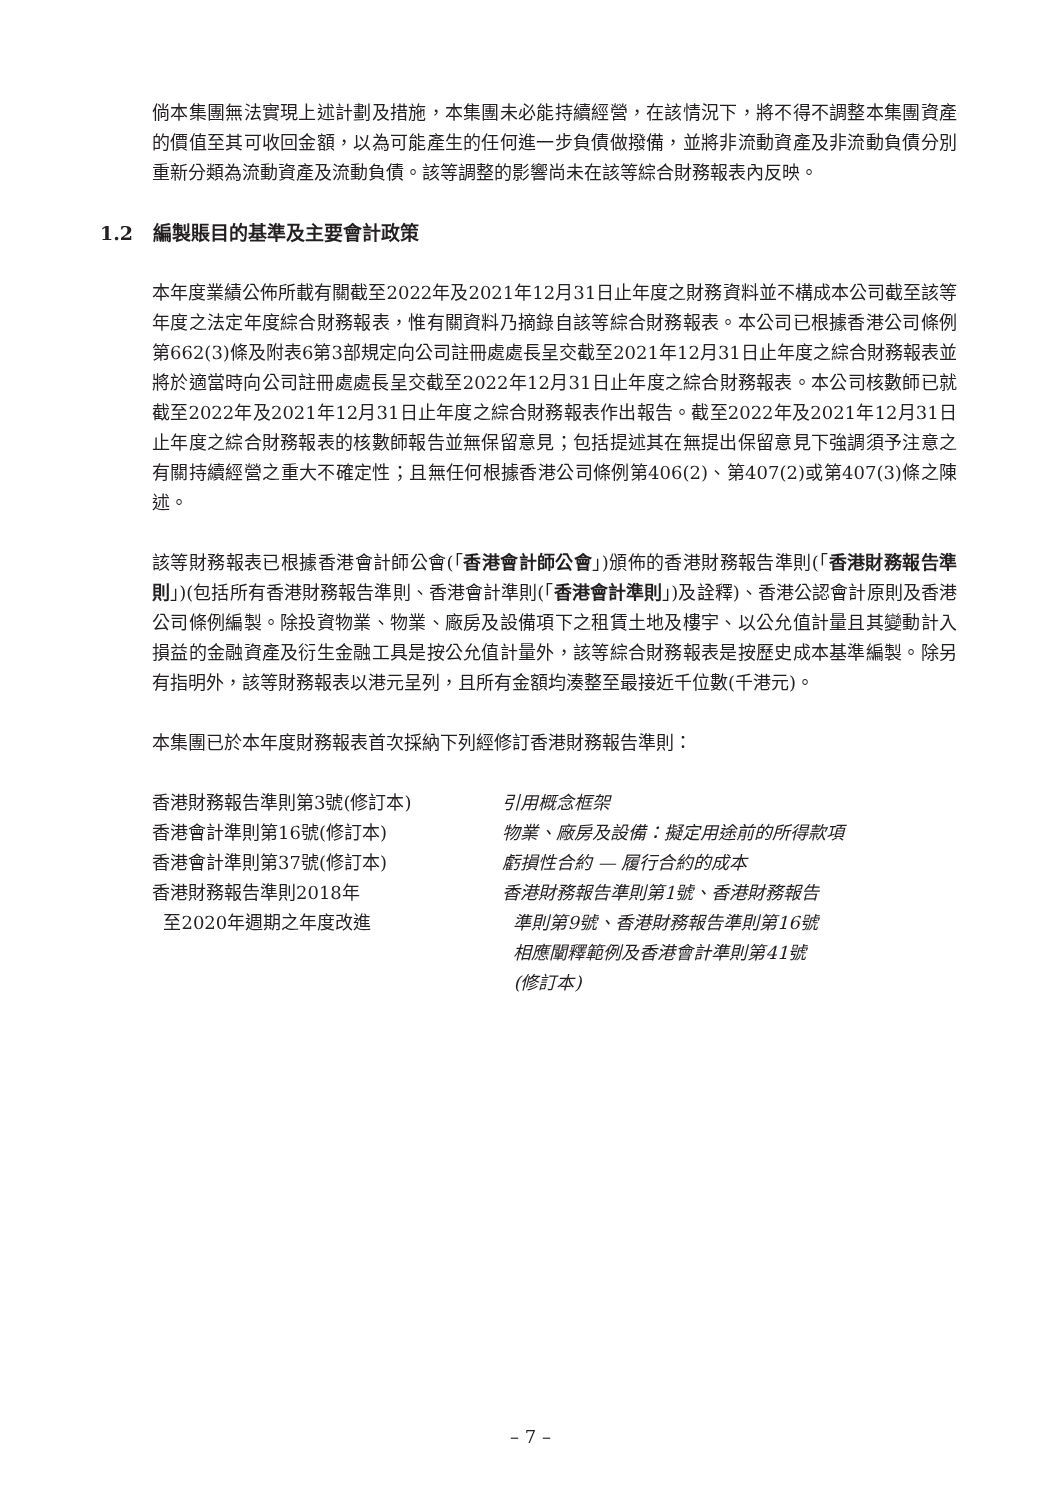倘本集團無法實現上述計劃及措施，本集團未必能持續經營，在該情況下，將不得不調整本集團資產的價值至其可收回金額，以為可能產生的任何進一步負債做撥備，並將非流動資產及非流動負債分別重新分類為流動資產及流動負債。該等調整的影響尚未在該等綜合財務報表內反映。
1.2 編製賬目的基準及主要會計政策
本年度業績公佈所載有關截至2022年及2021年12月31日止年度之財務資料並不構成本公司截至該等年度之法定年度綜合財務報表，惟有關資料乃摘錄自該等綜合財務報表。本公司已根據香港公司條例第662(3)條及附表6第3部規定向公司註冊處處長呈交截至2021年12月31日止年度之綜合財務報表並將於適當時向公司註冊處處長呈交截至2022年12月31日止年度之綜合財務報表。本公司核數師已就截至2022年及2021年12月31日止年度之綜合財務報表作出報告。截至2022年及2021年12月31日止年度之綜合財務報表的核數師報告並無保留意見；包括提述其在無提出保留意見下強調須予注意之有關持續經營之重大不確定性；且無任何根據香港公司條例第406(2)、第407(2)或第407(3)條之陳述。
該等財務報表已根據香港會計師公會(「香港會計師公會」)頒佈的香港財務報告準則(「香港財務報告準則」)(包括所有香港財務報告準則、香港會計準則(「香港會計準則」)及詮釋)、香港公認會計原則及香港公司條例編製。除投資物業、物業、廠房及設備項下之租賃土地及樓宇、以公允值計量且其變動計入損益的金融資產及衍生金融工具是按公允值計量外，該等綜合財務報表是按歷史成本基準編製。除另有指明外，該等財務報表以港元呈列，且所有金額均湊整至最接近千位數(千港元)。
本集團已於本年度財務報表首次採納下列經修訂香港財務報告準則：
| 香港財務報告準則第3號(修訂本) | 引用概念框架 |
| 香港會計準則第16號(修訂本) | 物業、廠房及設備：擬定用途前的所得款項 |
| 香港會計準則第37號(修訂本) | 虧損性合約 — 履行合約的成本 |
| 香港財務報告準則2018年 至2020年週期之年度改進 | 香港財務報告準則第1號、香港財務報告 準則第9號、香港財務報告準則第16號 相應闡釋範例及香港會計準則第41號 (修訂本) |
– 7 –